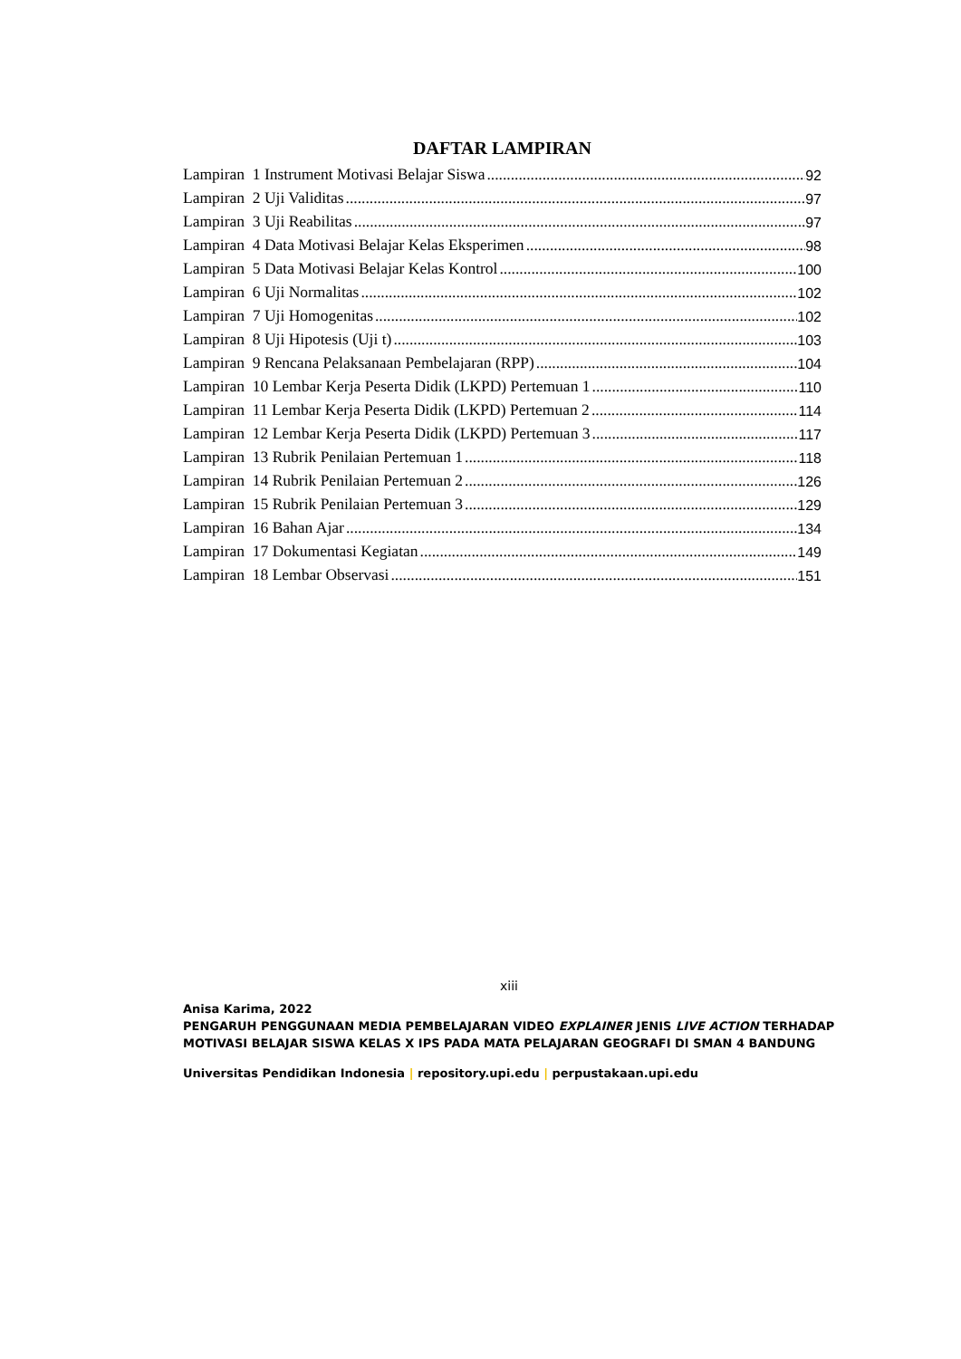DAFTAR LAMPIRAN
Lampiran 1 Instrument Motivasi Belajar Siswa 92
Lampiran 2 Uji Validitas 97
Lampiran 3 Uji Reabilitas 97
Lampiran 4 Data Motivasi Belajar Kelas Eksperimen 98
Lampiran 5 Data Motivasi Belajar Kelas Kontrol 100
Lampiran 6 Uji Normalitas 102
Lampiran 7 Uji Homogenitas 102
Lampiran 8 Uji Hipotesis (Uji t) 103
Lampiran 9 Rencana Pelaksanaan Pembelajaran (RPP) 104
Lampiran 10 Lembar Kerja Peserta Didik (LKPD) Pertemuan 1 110
Lampiran 11 Lembar Kerja Peserta Didik (LKPD) Pertemuan 2 114
Lampiran 12 Lembar Kerja Peserta Didik (LKPD) Pertemuan 3 117
Lampiran 13 Rubrik Penilaian Pertemuan 1 118
Lampiran 14 Rubrik Penilaian Pertemuan 2 126
Lampiran 15 Rubrik Penilaian Pertemuan 3 129
Lampiran 16 Bahan Ajar 134
Lampiran 17 Dokumentasi Kegiatan 149
Lampiran 18 Lembar Observasi 151
xiii
Anisa Karima, 2022
PENGARUH PENGGUNAAN MEDIA PEMBELAJARAN VIDEO EXPLAINER JENIS LIVE ACTION TERHADAP MOTIVASI BELAJAR SISWA KELAS X IPS PADA MATA PELAJARAN GEOGRAFI DI SMAN 4 BANDUNG
Universitas Pendidikan Indonesia | repository.upi.edu | perpustakaan.upi.edu